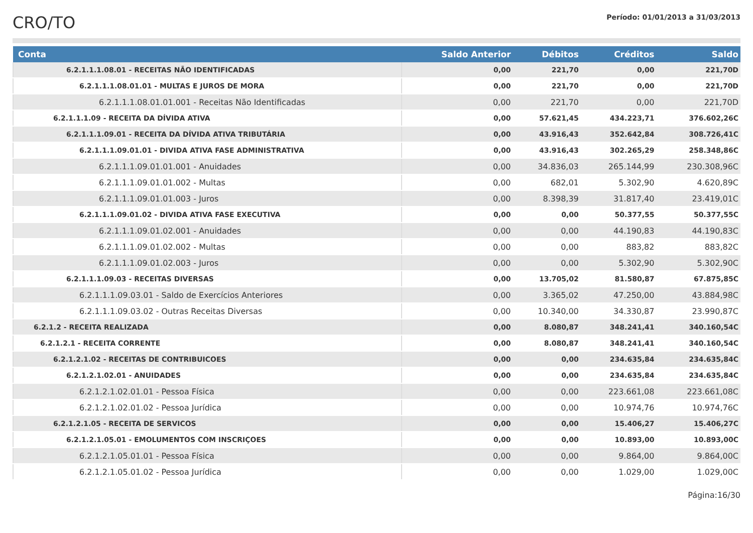CRO/TO
Período: 01/01/2013 a 31/03/2013
| Conta | Saldo Anterior | Débitos | Créditos | Saldo |
| --- | --- | --- | --- | --- |
| 6.2.1.1.1.08.01 - RECEITAS NÃO IDENTIFICADAS | 0,00 | 221,70 | 0,00 | 221,70D |
| 6.2.1.1.1.08.01.01 - MULTAS E JUROS DE MORA | 0,00 | 221,70 | 0,00 | 221,70D |
| 6.2.1.1.1.08.01.01.001 - Receitas Não Identificadas | 0,00 | 221,70 | 0,00 | 221,70D |
| 6.2.1.1.1.09 - RECEITA DA DÍVIDA ATIVA | 0,00 | 57.621,45 | 434.223,71 | 376.602,26C |
| 6.2.1.1.1.09.01 - RECEITA DA DÍVIDA ATIVA TRIBUTÁRIA | 0,00 | 43.916,43 | 352.642,84 | 308.726,41C |
| 6.2.1.1.1.09.01.01 - DIVIDA ATIVA FASE ADMINISTRATIVA | 0,00 | 43.916,43 | 302.265,29 | 258.348,86C |
| 6.2.1.1.1.09.01.01.001 - Anuidades | 0,00 | 34.836,03 | 265.144,99 | 230.308,96C |
| 6.2.1.1.1.09.01.01.002 - Multas | 0,00 | 682,01 | 5.302,90 | 4.620,89C |
| 6.2.1.1.1.09.01.01.003 - Juros | 0,00 | 8.398,39 | 31.817,40 | 23.419,01C |
| 6.2.1.1.1.09.01.02 - DIVIDA ATIVA FASE EXECUTIVA | 0,00 | 0,00 | 50.377,55 | 50.377,55C |
| 6.2.1.1.1.09.01.02.001 - Anuidades | 0,00 | 0,00 | 44.190,83 | 44.190,83C |
| 6.2.1.1.1.09.01.02.002 - Multas | 0,00 | 0,00 | 883,82 | 883,82C |
| 6.2.1.1.1.09.01.02.003 - Juros | 0,00 | 0,00 | 5.302,90 | 5.302,90C |
| 6.2.1.1.1.09.03 - RECEITAS DIVERSAS | 0,00 | 13.705,02 | 81.580,87 | 67.875,85C |
| 6.2.1.1.1.09.03.01 - Saldo de Exercícios Anteriores | 0,00 | 3.365,02 | 47.250,00 | 43.884,98C |
| 6.2.1.1.1.09.03.02 - Outras Receitas Diversas | 0,00 | 10.340,00 | 34.330,87 | 23.990,87C |
| 6.2.1.2 - RECEITA REALIZADA | 0,00 | 8.080,87 | 348.241,41 | 340.160,54C |
| 6.2.1.2.1 - RECEITA CORRENTE | 0,00 | 8.080,87 | 348.241,41 | 340.160,54C |
| 6.2.1.2.1.02 - RECEITAS DE CONTRIBUICOES | 0,00 | 0,00 | 234.635,84 | 234.635,84C |
| 6.2.1.2.1.02.01 - ANUIDADES | 0,00 | 0,00 | 234.635,84 | 234.635,84C |
| 6.2.1.2.1.02.01.01 - Pessoa Física | 0,00 | 0,00 | 223.661,08 | 223.661,08C |
| 6.2.1.2.1.02.01.02 - Pessoa Jurídica | 0,00 | 0,00 | 10.974,76 | 10.974,76C |
| 6.2.1.2.1.05 - RECEITA DE SERVICOS | 0,00 | 0,00 | 15.406,27 | 15.406,27C |
| 6.2.1.2.1.05.01 - EMOLUMENTOS COM INSCRIÇOES | 0,00 | 0,00 | 10.893,00 | 10.893,00C |
| 6.2.1.2.1.05.01.01 - Pessoa Física | 0,00 | 0,00 | 9.864,00 | 9.864,00C |
| 6.2.1.2.1.05.01.02 - Pessoa Jurídica | 0,00 | 0,00 | 1.029,00 | 1.029,00C |
Página:16/30